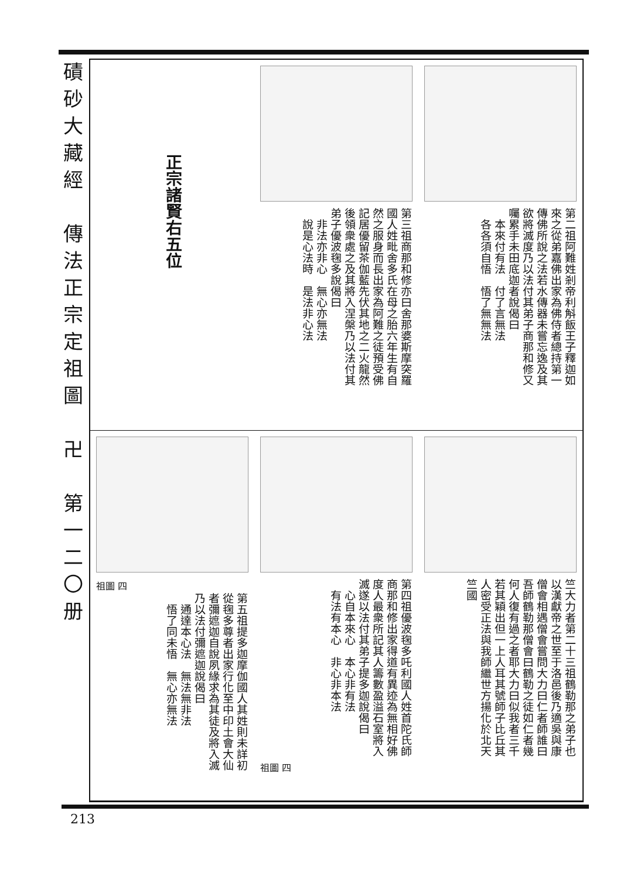磧
砂
大
藏
經
傳
法
正
宗
定
祖
圖
卍
第
一
二
〇
册
第二祖阿難姓剎帝利斛飯王子釋迦如來之從弟嘉佛出家為佛侍者總持第一傳佛所說之法若水傳器未嘗忘逸及其欲將滅度乃以法付其弟子商那和修又囑累手未田底迦者說偈曰
　本來付有法　付了言無法
　各各須自悟　悟了無無法
第三祖商那和修亦曰舍那婆斯摩突羅國人姓毗舍多氏在母之胎六年生有自然之服身而長出家為阿難之徒預受佛記居優留茶伽藍先伏其地之二火龍然後領衆處之及其將入涅槃乃以法付其弟子優波毱多說偈曰
　非法亦非心　無心亦無法
　說是心法時　是法非心法
正宗諸賢右五位
竺大力者第二十三祖鶴勒那之弟子也以漢獻帝之世至于洛邑後乃適吳與康僧會相遇僧會嘗問大力曰仁者師誰曰吾師鶴勒那僧會曰鶴勒之徒如仁者幾何人復有過之者耶大力曰似我者三千若其穎出但一上人耳其號師子比丘其人密受正法與我師繼世方揚化於北天竺國
第四祖優波毱多吒利國人姓首陀氏師商那和修出家得道有異迹為無相好佛度人最衆所記其人籌數盈溢石室將入滅遂以法付其弟子提多迦說偈曰
　心自本來心　本心非有法
　有法有本心　非心非本法
祖圖 四
祖圖 四
第五祖提多迦摩伽國人其姓則未詳初從毱多尊者出家行化至中印土會大仙者彌遮迦自說夙緣求為其徒及將入滅乃以法付彌遮迦說偈曰
　通達本心法　無法無非法
　悟了同未悟　無心亦無法
213